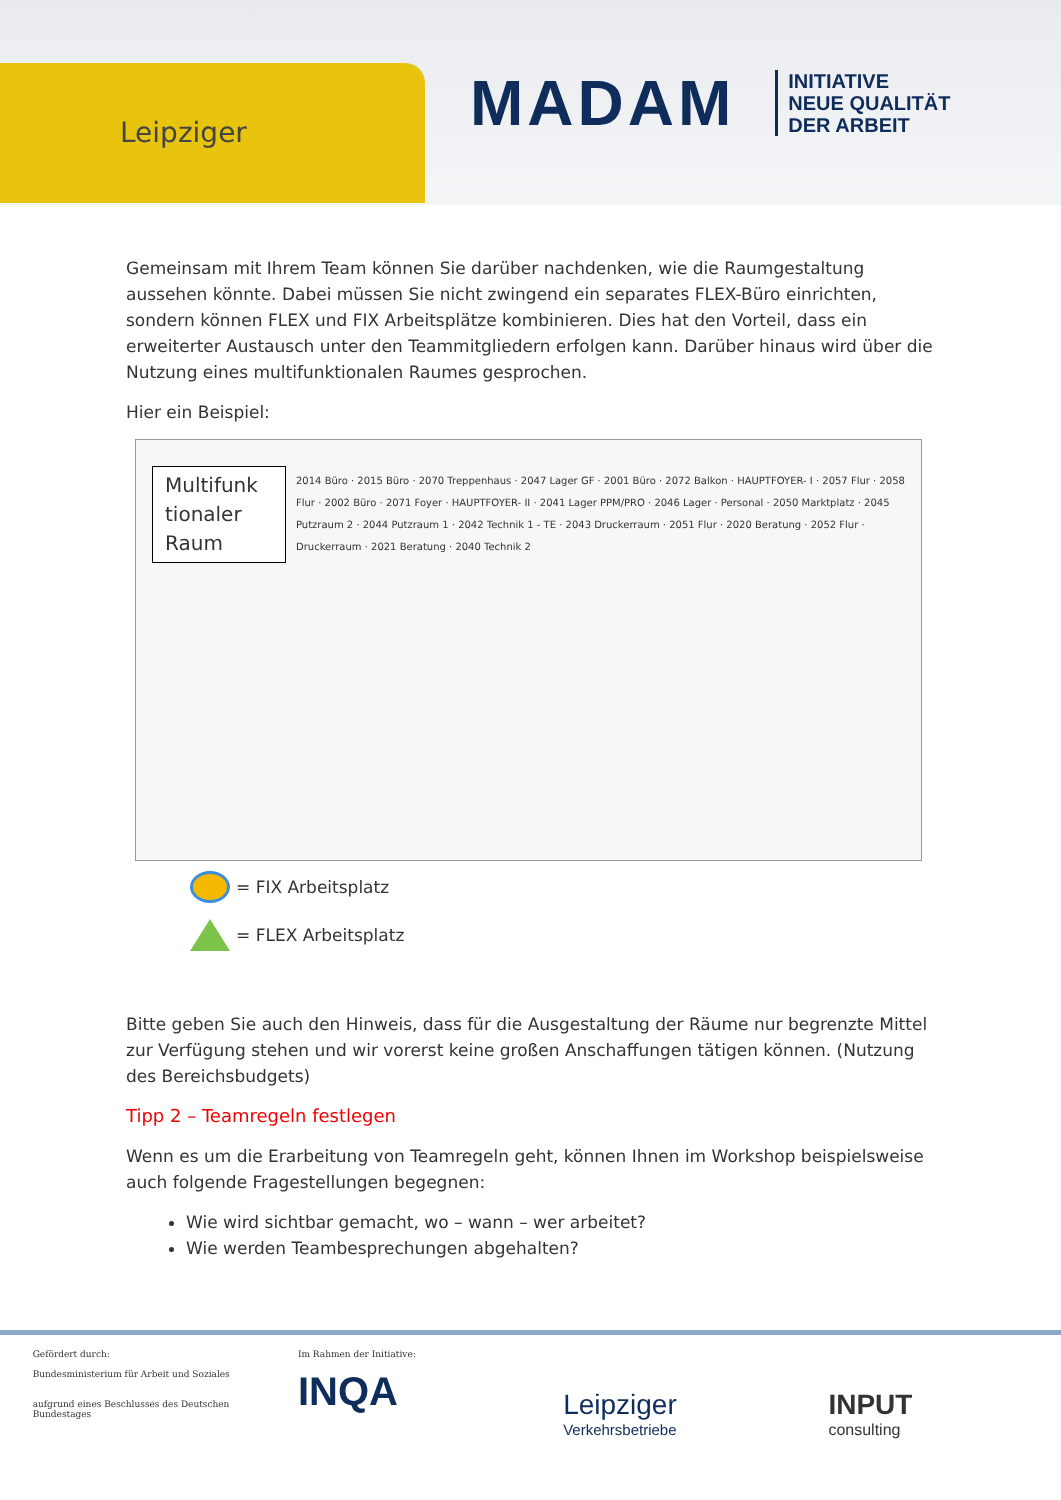Leipziger
MADAM
INITIATIVE
NEUE QUALITÄT
DER ARBEIT
Gemeinsam mit Ihrem Team können Sie darüber nachdenken, wie die Raumgestaltung aussehen könnte. Dabei müssen Sie nicht zwingend ein separates FLEX-Büro einrichten, sondern können FLEX und FIX Arbeitsplätze kombinieren. Dies hat den Vorteil, dass ein erweiterter Austausch unter den Teammitgliedern erfolgen kann. Darüber hinaus wird über die Nutzung eines multifunktionalen Raumes gesprochen.
Hier ein Beispiel:
Multifunk tionaler Raum
2014 Büro · 2015 Büro · 2070 Treppenhaus · 2047 Lager GF · 2001 Büro · 2072 Balkon · HAUPTFOYER- I · 2057 Flur · 2058 Flur · 2002 Büro · 2071 Foyer · HAUPTFOYER- II · 2041 Lager PPM/PRO · 2046 Lager · Personal · 2050 Marktplatz · 2045 Putzraum 2 · 2044 Putzraum 1 · 2042 Technik 1 - TE · 2043 Druckerraum · 2051 Flur · 2020 Beratung · 2052 Flur · Druckerraum · 2021 Beratung · 2040 Technik 2
= FIX Arbeitsplatz
= FLEX Arbeitsplatz
Bitte geben Sie auch den Hinweis, dass für die Ausgestaltung der Räume nur begrenzte Mittel zur Verfügung stehen und wir vorerst keine großen Anschaffungen tätigen können. (Nutzung des Bereichsbudgets)
Tipp 2 – Teamregeln festlegen
Wenn es um die Erarbeitung von Teamregeln geht, können Ihnen im Workshop beispielsweise auch folgende Fragestellungen begegnen:
Wie wird sichtbar gemacht, wo – wann – wer arbeitet?
Wie werden Teambesprechungen abgehalten?
Gefördert durch:
Bundesministerium für Arbeit und Soziales
aufgrund eines Beschlusses des Deutschen Bundestages
Im Rahmen der Initiative:
INQA
Leipziger
Verkehrsbetriebe
INPUT
consulting